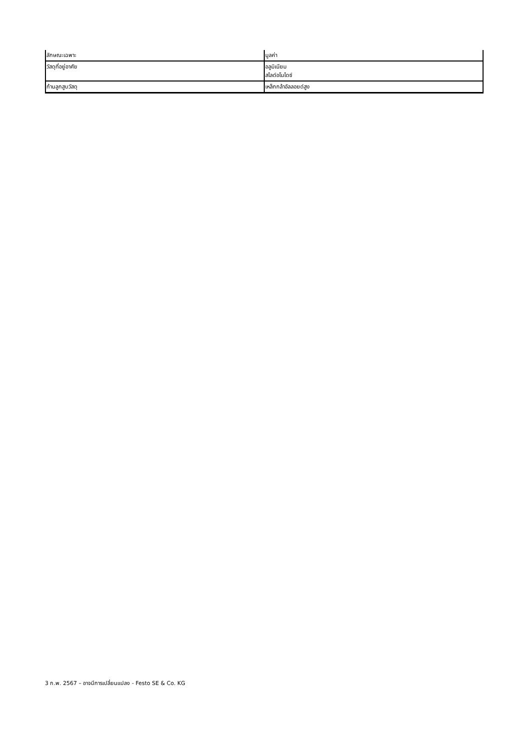| ลักษณะเฉพาะ | มูลค่า |
| --- | --- |
| วัสดุที่อยู่อาศัย | อลูมิเนียม สไลด์อโนไดซ์ |
| ก้านลูกสูบวัสดุ | เหล็กกล้าอัลลอยด์สูง |
3 ก.พ. 2567 – อาจมีการเปลี่ยนแปลง - Festo SE & Co. KG